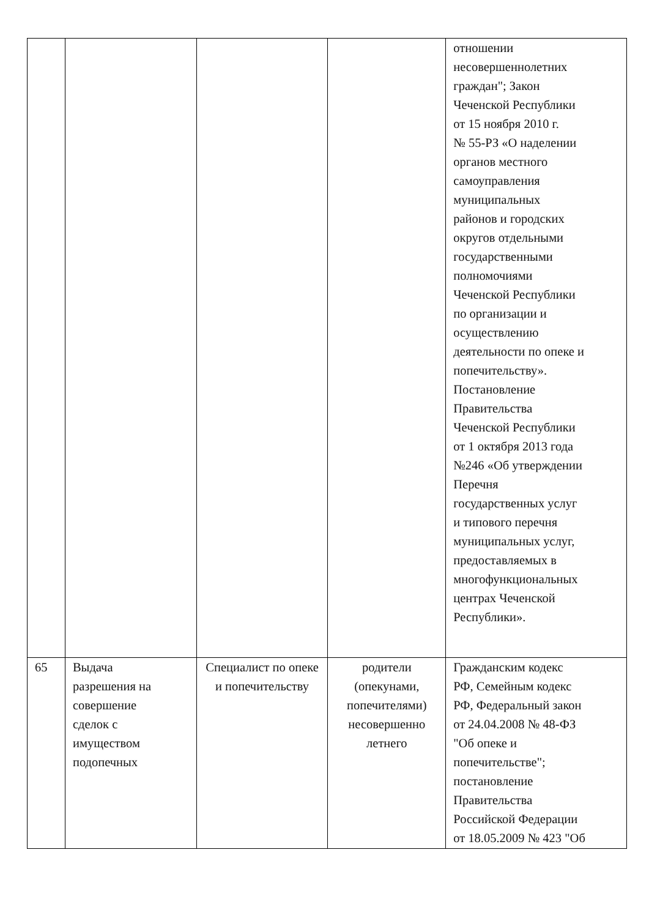| | | | | отношении несовершеннолетних граждан"; Закон Чеченской Республики от 15 ноября 2010 г. № 55-РЗ «О наделении органов местного самоуправления муниципальных районов и городских округов отдельными государственными полномочиями Чеченской Республики по организации и осуществлению деятельности по опеке и попечительству». Постановление Правительства Чеченской Республики от 1 октября 2013 года №246 «Об утверждении Перечня государственных услуг и типового перечня муниципальных услуг, предоставляемых в многофункциональных центрах Чеченской Республики». |
| 65 | Выдача разрешения на совершение сделок с имуществом подопечных | Специалист по опеке и попечительству | родители (опекунами, попечителями) несовершенно летнего | Гражданским кодекс РФ, Семейным кодекс РФ, Федеральный закон от 24.04.2008 № 48-ФЗ "Об опеке и попечительстве"; постановление Правительства Российской Федерации от 18.05.2009 № 423 "Об |